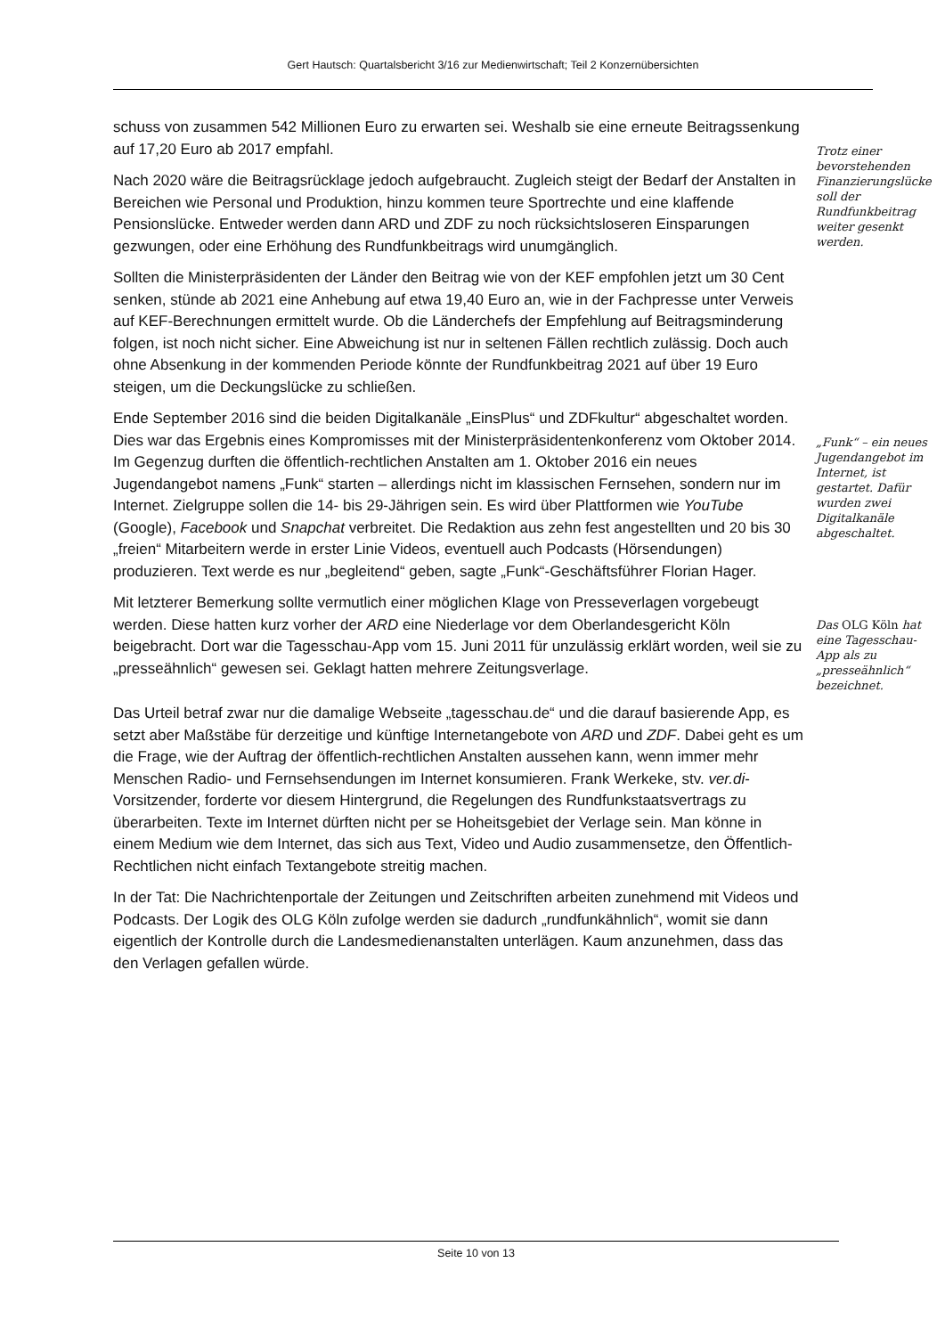Gert Hautsch: Quartalsbericht 3/16 zur Medienwirtschaft; Teil 2 Konzernübersichten
schuss von zusammen 542 Millionen Euro zu erwarten sei. Weshalb sie eine erneute Beitragssenkung auf 17,20 Euro ab 2017 empfahl.
Nach 2020 wäre die Beitragsrücklage jedoch aufgebraucht. Zugleich steigt der Bedarf der Anstalten in Bereichen wie Personal und Produktion, hinzu kommen teure Sport­rechte und eine klaffende Pensionslücke. Entweder werden dann ARD und ZDF zu noch rücksichtsloseren Einsparungen gezwungen, oder eine Erhöhung des Rundfunkbeitrags wird unumgänglich.
Trotz einer bevorstehenden Finanzierungslücke soll der Rundfunkbeitrag weiter gesenkt werden.
Sollten die Ministerpräsidenten der Länder den Beitrag wie von der KEF empfohlen jetzt um 30 Cent senken, stünde ab 2021 eine Anhebung auf etwa 19,40 Euro an, wie in der Fachpresse unter Verweis auf KEF-Berechnungen ermittelt wurde. Ob die Länderchefs der Empfehlung auf Beitragsminderung folgen, ist noch nicht sicher. Eine Abweichung ist nur in seltenen Fällen rechtlich zulässig. Doch auch ohne Absenkung in der kommenden Periode könnte der Rundfunkbeitrag 2021 auf über 19 Euro steigen, um die Deckungslücke zu schließen.
Ende September 2016 sind die beiden Digitalkanäle „EinsPlus“ und ZDFkultur“ abgeschaltet worden. Dies war das Ergebnis eines Kompromisses mit der Ministerpräsidentenkonferenz vom Oktober 2014. Im Gegenzug durften die öffentlich-rechtlichen Anstalten am 1. Oktober 2016 ein neues Jugendangebot namens „Funk“ starten – allerdings nicht im klassischen Fernsehen, sondern nur im Internet. Zielgruppe sollen die 14- bis 29-Jährigen sein. Es wird über Plattformen wie YouTube (Google), Facebook und Snapchat verbreitet. Die Redaktion aus zehn fest angestellten und 20 bis 30 „freien“ Mitarbeitern werde in erster Linie Videos, eventuell auch Podcasts (Hörsendungen) produzieren. Text werde es nur „begleitend“ geben, sagte „Funk“-Geschäftsführer Florian Hager.
„Funk“ – ein neues Jugendangebot im Internet, ist gestartet. Dafür wurden zwei Digitalkanäle abgeschaltet.
Mit letzterer Bemerkung sollte vermutlich einer möglichen Klage von Presseverlagen vorgebeugt werden. Diese hatten kurz vorher der ARD eine Niederlage vor dem Oberlandesgericht Köln beigebracht. Dort war die Tagesschau-App vom 15. Juni 2011 für unzulässig erklärt worden, weil sie zu „presseähnlich“ gewesen sei. Geklagt hatten mehrere Zeitungsverlage.
Das OLG Köln hat eine Tagesschau-App als zu „presseähnlich“ bezeichnet.
Das Urteil betraf zwar nur die damalige Webseite „tagesschau.de“ und die darauf basierende App, es setzt aber Maßstäbe für derzeitige und künftige Internetangebote von ARD und ZDF. Dabei geht es um die Frage, wie der Auftrag der öffentlich-rechtlichen Anstalten aussehen kann, wenn immer mehr Menschen Radio- und Fernsehsendungen im Internet konsumieren. Frank Werkeke, stv. ver.di-Vorsitzender, forderte vor diesem Hintergrund, die Regelungen des Rundfunkstaatsvertrags zu überarbeiten. Texte im Internet dürften nicht per se Hoheitsgebiet der Verlage sein. Man könne in einem Medium wie dem Internet, das sich aus Text, Video und Audio zusammensetze, den Öffentlich-Rechtlichen nicht einfach Textangebote streitig machen.
In der Tat: Die Nachrichtenportale der Zeitungen und Zeitschriften arbeiten zunehmend mit Videos und Podcasts. Der Logik des OLG Köln zufolge werden sie dadurch „rundfunkähnlich“, womit sie dann eigentlich der Kontrolle durch die Landesmedienanstalten unterlägen. Kaum anzunehmen, dass das den Verlagen gefallen würde.
Seite 10 von 13